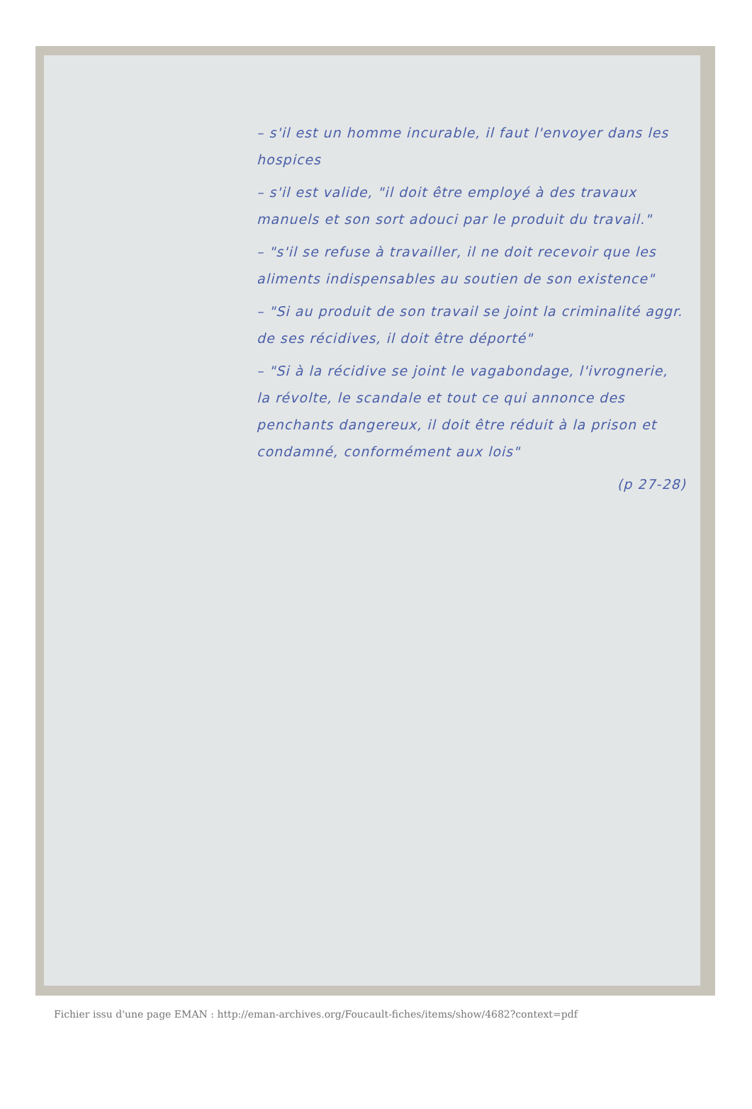– s'il est un homme incurable, il faut l'envoyer dans les hospices
– s'il est valide, "il doit être employé à des travaux manuels et son sort adouci par le produit du travail."
– "s'il se refuse à travailler, il ne doit recevoir que les aliments indispensables au soutien de son existence"
– "Si au produit de son travail se joint la criminalité aggr. de ses récidives, il doit être déporté"
– "Si à la récidive se joint le vagabondage, l'ivrognerie, la révolte, le scandale et tout ce qui annonce des penchants dangereux, il doit être réduit à la prison et condamné, conformément aux lois"
(p 27-28)
Fichier issu d'une page EMAN : http://eman-archives.org/Foucault-fiches/items/show/4682?context=pdf